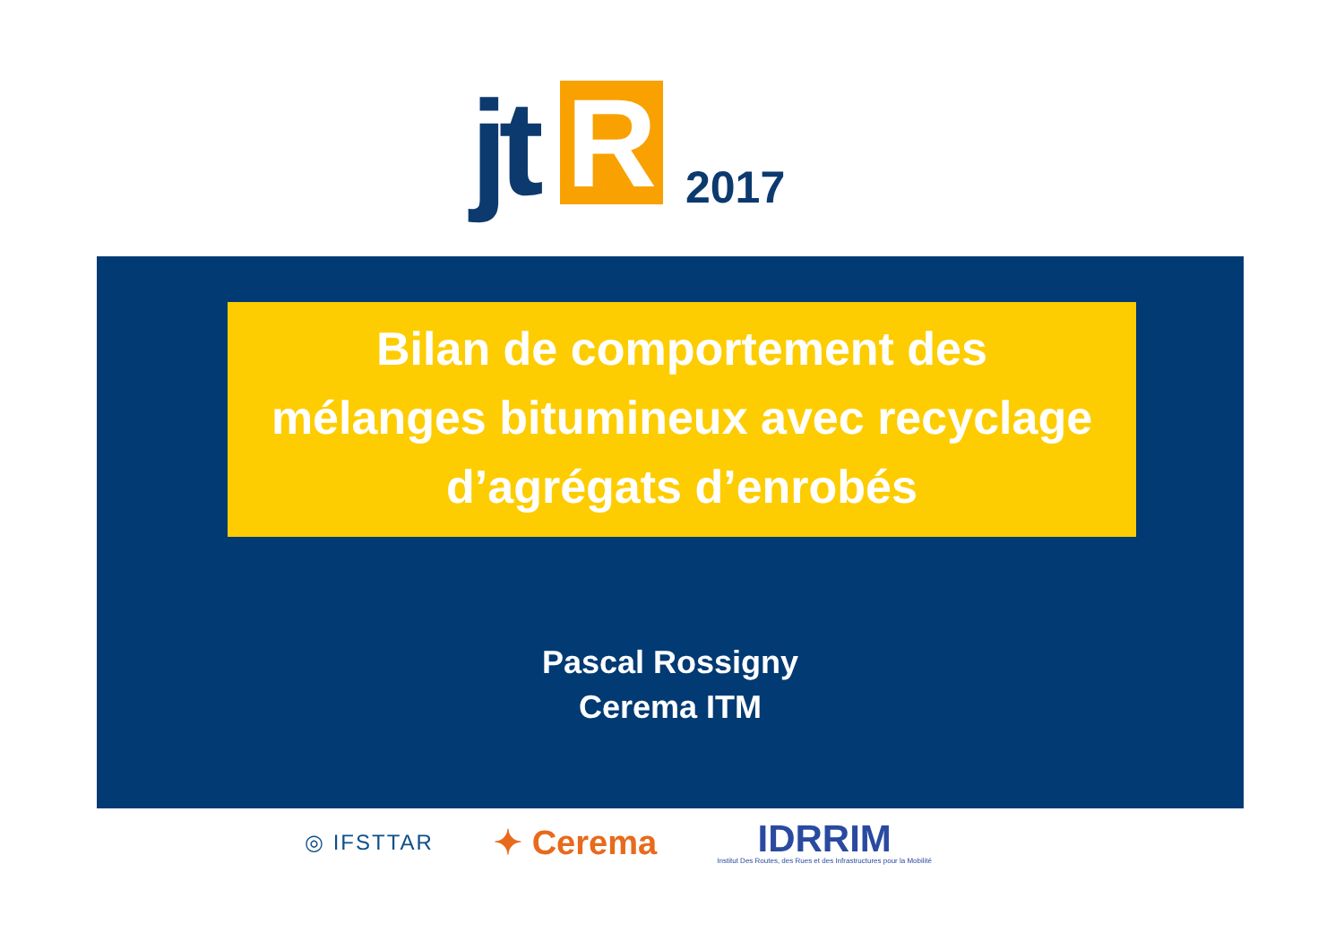jt R 2017
Bilan de comportement des
mélanges bitumineux avec recyclage
d’agrégats d’enrobés
Pascal Rossigny
Cerema ITM
◎ IFSTTAR ✦ Cerema IDRRIM
Institut Des Routes, des Rues et des Infrastructures pour la Mobilité